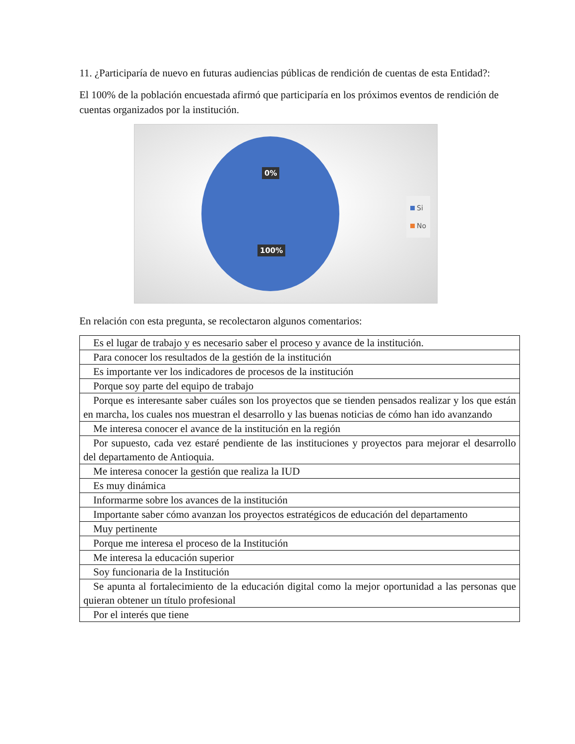11. ¿Participaría de nuevo en futuras audiencias públicas de rendición de cuentas de esta Entidad?:
El 100% de la población encuestada afirmó que participaría en los próximos eventos de rendición de cuentas organizados por la institución.
0%
100%
Si
No
En relación con esta pregunta, se recolectaron algunos comentarios:
| Es el lugar de trabajo y es necesario saber el proceso y avance de la institución. |
| Para conocer los resultados de la gestión de la institución |
| Es importante ver los indicadores de procesos de la institución |
| Porque soy parte del equipo de trabajo |
| Porque es interesante saber cuáles son los proyectos que se tienden pensados realizar y los que están en marcha, los cuales nos muestran el desarrollo y las buenas noticias de cómo han ido avanzando |
| Me interesa conocer el avance de la institución en la región |
| Por supuesto, cada vez estaré pendiente de las instituciones y proyectos para mejorar el desarrollo del departamento de Antioquia. |
| Me interesa conocer la gestión que realiza la IUD |
| Es muy dinámica |
| Informarme sobre los avances de la institución |
| Importante saber cómo avanzan los proyectos estratégicos de educación del departamento |
| Muy pertinente |
| Porque me interesa el proceso de la Institución |
| Me interesa la educación superior |
| Soy funcionaria de la Institución |
| Se apunta al fortalecimiento de la educación digital como la mejor oportunidad a las personas que quieran obtener un título profesional |
| Por el interés que tiene |